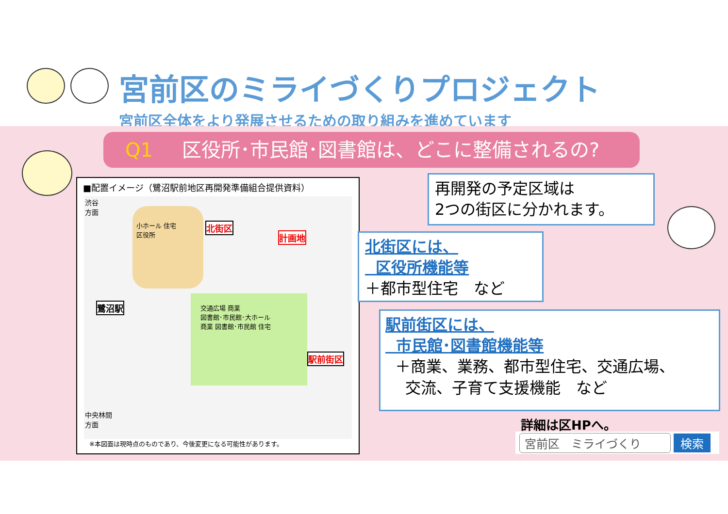宮前区のミライづくりプロジェクト
宮前区全体をより発展させるための取り組みを進めています
Q1 区役所･市民館･図書館は、どこに整備されるの?
■配置イメージ（鷺沼駅前地区再開発準備組合提供資料）
小ホール 住宅
区役所
北街区
計画地
鷺沼駅
交通広場 商業
図書館･市民館･大ホール
商業 図書館･市民館 住宅
駅前街区
渋谷
方面
中央林間
方面
※本図面は現時点のものであり、今後変更になる可能性があります。
再開発の予定区域は
2つの街区に分かれます。
北街区には、
区役所機能等
＋都市型住宅　など
駅前街区には、
市民館･図書館機能等
＋商業、業務、都市型住宅、交通広場、
交流、子育て支援機能　など
詳細は区HPへ。
宮前区　ミライづくり 検索